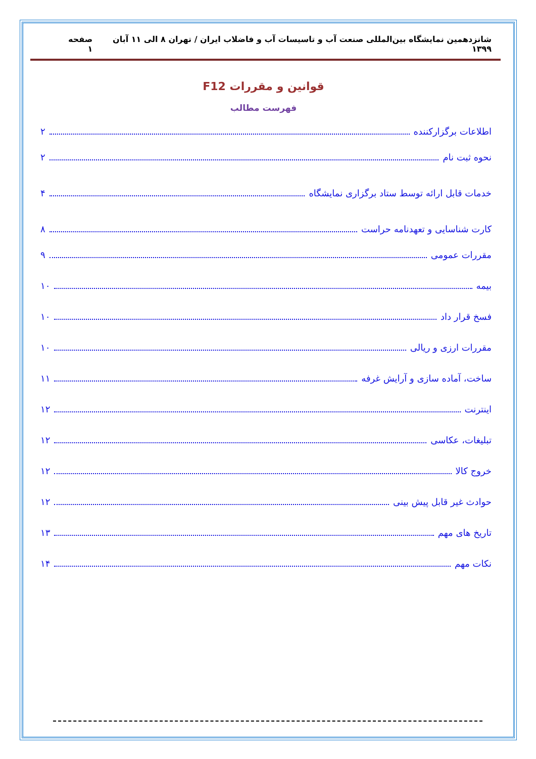شانزدهمین نمایشگاه بین‌المللی صنعت آب و تاسیسات آب و فاضلاب ایران / تهران ۸ الی ۱۱ آبان ۱۳۹۹ صفحه ۱
قوانین و مقررات F12
فهرست مطالب
اطلاعات برگزارکننده ۲
نحوه ثبت نام ۲
خدمات قابل ارائه توسط ستاد برگزاری نمایشگاه ۴
کارت شناسایی و تعهدنامه حراست ۸
مقررات عمومی ۹
بیمه ۱۰
فسخ قرار داد ۱۰
مقررات ارزی و ریالی ۱۰
ساخت، آماده سازی و آرایش غرفه ۱۱
اینترنت ۱۲
تبلیغات، عکاسی ۱۲
خروج کالا ۱۲
حوادث غیر قابل پیش بینی ۱۲
تاریخ های مهم ۱۳
نکات مهم ۱۴